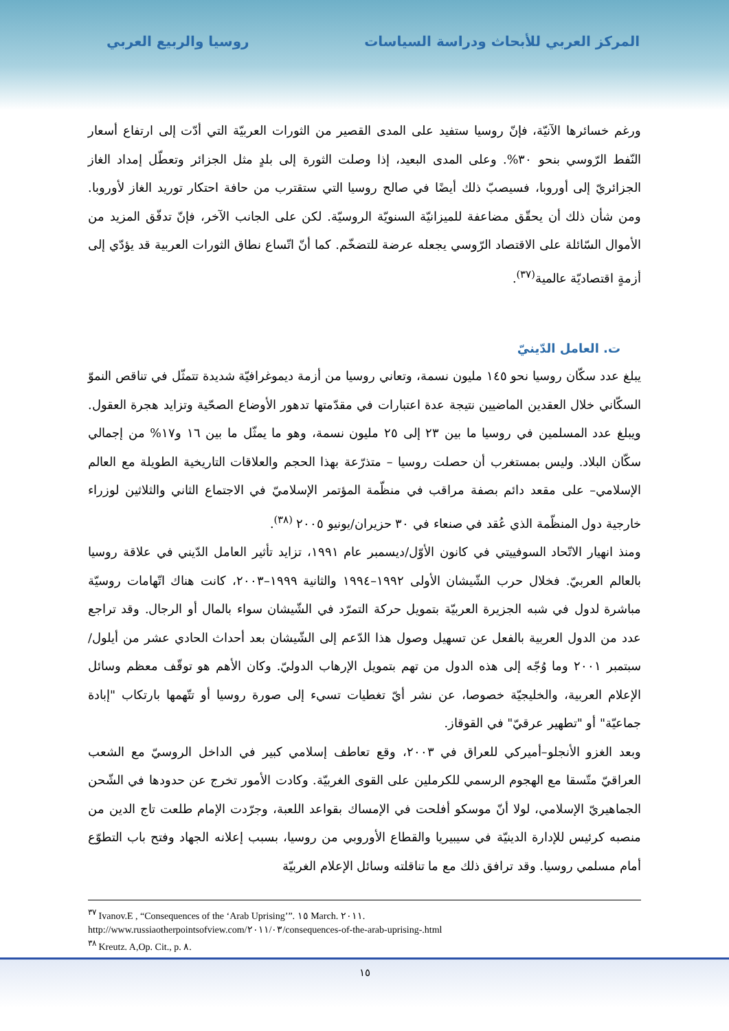المركز العربي للأبحاث ودراسة السياسات روسيا والربيع العربي
ورغم خسائرها الآنيّة، فإنّ روسيا ستفيد على المدى القصير من الثورات العربيّة التي أدّت إلى ارتفاع أسعار النّفط الرّوسي بنحو ٣٠%. وعلى المدى البعيد، إذا وصلت الثورة إلى بلدٍ مثل الجزائر وتعطّل إمداد الغاز الجزائريّ إلى أوروبا، فسيصبّ ذلك أيضًا في صالح روسيا التي ستقترب من حافة احتكار توريد الغاز لأوروبا. ومن شأن ذلك أن يحقّق مضاعفة للميزانيّة السنويّة الروسيّة. لكن على الجانب الآخر، فإنّ تدفّق المزيد من الأموال السّائلة على الاقتصاد الرّوسي يجعله عرضة للتضخّم. كما أنّ اتّساع نطاق الثورات العربية قد يؤدّي إلى أزمةٍ اقتصاديّة عالمية<sup>(٣٧)</sup>.
ت. العامل الدّينيّ
يبلغ عدد سكّان روسيا نحو ١٤٥ مليون نسمة، وتعاني روسيا من أزمة ديموغرافيّة شديدة تتمثّل في تناقص النموّ السكّاني خلال العقدين الماضيين نتيجة عدة اعتبارات في مقدّمتها تدهور الأوضاع الصحّية وتزايد هجرة العقول. ويبلغ عدد المسلمين في روسيا ما بين ٢٣ إلى ٢٥ مليون نسمة، وهو ما يمثّل ما بين ١٦ و١٧% من إجمالي سكّان البلاد. وليس بمستغرب أن حصلت روسيا – متذرّعة بهذا الحجم والعلاقات التاريخية الطويلة مع العالم الإسلامي– على مقعد دائم بصفة مراقب في منظّمة المؤتمر الإسلاميّ في الاجتماع الثاني والثلاثين لوزراء خارجية دول المنظّمة الذي عُقد في صنعاء في ٣٠ حزيران/يونيو ٢٠٠٥ <sup>(٣٨)</sup>.
ومنذ انهيار الاتّحاد السوفييتي في كانون الأوّل/ديسمبر عام ١٩٩١، تزايد تأثير العامل الدّيني في علاقة روسيا بالعالم العربيّ. فخلال حرب الشّيشان الأولى ١٩٩٢–١٩٩٤ والثانية ١٩٩٩–٢٠٠٣، كانت هناك اتّهامات روسيّة مباشرة لدول في شبه الجزيرة العربيّة بتمويل حركة التمرّد في الشّيشان سواء بالمال أو الرجال. وقد تراجع عدد من الدول العربية بالفعل عن تسهيل وصول هذا الدّعم إلى الشّيشان بعد أحداث الحادي عشر من أيلول/سبتمبر ٢٠٠١ وما وُجّه إلى هذه الدول من تهم بتمويل الإرهاب الدوليّ. وكان الأهم هو توقّف معظم وسائل الإعلام العربية، والخليجيّة خصوصا، عن نشر أيّ تغطيات تسيء إلى صورة روسيا أو تتّهمها بارتكاب "إبادة جماعيّة" أو "تطهير عرقيّ" في القوقاز.
وبعد الغزو الأنجلو–أميركي للعراق في ٢٠٠٣، وقع تعاطف إسلامي كبير في الداخل الروسيّ مع الشعب العراقيّ متّسقا مع الهجوم الرسمي للكرملين على القوى الغربيّة. وكادت الأمور تخرج عن حدودها في الشّحن الجماهيريّ الإسلامي، لولا أنّ موسكو أفلحت في الإمساك بقواعد اللعبة، وجرّدت الإمام طلعت تاج الدين من منصبه كرئيس للإدارة الدينيّة في سيبيريا والقطاع الأوروبي من روسيا، بسبب إعلانه الجهاد وفتح باب التطوّع أمام مسلمي روسيا. وقد ترافق ذلك مع ما تناقلته وسائل الإعلام الغربيّة
<sup>٣٧</sup> Ivanov.E , “Consequences of the ‘Arab Uprising’”. ١٥ March. ٢٠١١.
http://www.russiaotherpointsofview.com/٢٠١١/٠٣/consequences-of-the-arab-uprising-.html
<sup>٣٨</sup> Kreutz. A,Op. Cit., p. ٨.
١٥